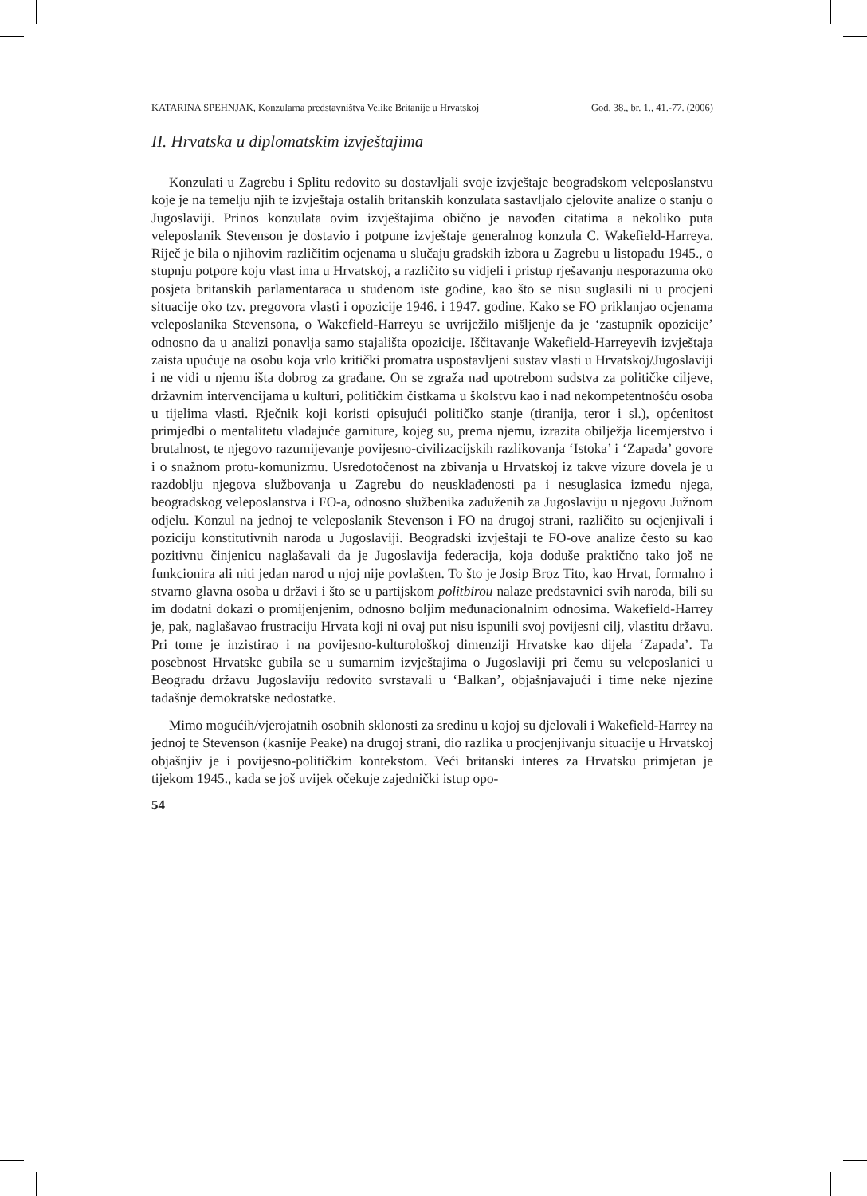KATARINA SPEHNJAK, Konzularna predstavništva Velike Britanije u Hrvatskoj God. 38., br. 1., 41.-77. (2006)
II. Hrvatska u diplomatskim izvještajima
Konzulati u Zagrebu i Splitu redovito su dostavljali svoje izvještaje beogradskom veleposlanstvu koje je na temelju njih te izvještaja ostalih britanskih konzulata sastavljalo cjelovite analize o stanju o Jugoslaviji. Prinos konzulata ovim izvještajima obično je navođen citatima a nekoliko puta veleposlanik Stevenson je dostavio i potpune izvještaje generalnog konzula C. Wakefield-Harreya. Riječ je bila o njihovim različitim ocjenama u slučaju gradskih izbora u Zagrebu u listopadu 1945., o stupnju potpore koju vlast ima u Hrvatskoj, a različito su vidjeli i pristup rješavanju nesporazuma oko posjeta britanskih parlamentaraca u studenom iste godine, kao što se nisu suglasili ni u procjeni situacije oko tzv. pregovora vlasti i opozicije 1946. i 1947. godine. Kako se FO priklanjao ocjenama veleposlanika Stevensona, o Wakefield-Harreyu se uvriježilo mišljenje da je ‘zastupnik opozicije’ odnosno da u analizi ponavlja samo stajališta opozicije. Iščitavanje Wakefield-Harreyevih izvještaja zaista upućuje na osobu koja vrlo kritički promatra uspostavljeni sustav vlasti u Hrvatskoj/Jugoslaviji i ne vidi u njemu išta dobrog za građane. On se zgraža nad upotrebom sudstva za političke ciljeve, državnim intervencijama u kulturi, političkim čistkama u školstvu kao i nad nekompetentnošću osoba u tijelima vlasti. Rječnik koji koristi opisujući političko stanje (tiranija, teror i sl.), općenitost primjedbi o mentalitetu vladajuće garniture, kojeg su, prema njemu, izrazita obilježja licemjerstvo i brutalnost, te njegovo razumijevanje povijesno-civilizacijskih razlikovanja ‘Istoka’ i ‘Zapada’ govore i o snažnom protu-komunizmu. Usredotočenost na zbivanja u Hrvatskoj iz takve vizure dovela je u razdoblju njegova službovanja u Zagrebu do neusklađenosti pa i nesuglasica između njega, beogradskog veleposlanstva i FO-a, odnosno službenika zaduženih za Jugoslaviju u njegovu Južnom odjelu. Konzul na jednoj te veleposlanik Stevenson i FO na drugoj strani, različito su ocjenjivali i poziciju konstitutivnih naroda u Jugoslaviji. Beogradski izvještaji te FO-ove analize često su kao pozitivnu činjenicu naglašavali da je Jugoslavija federacija, koja doduše praktično tako još ne funkcionira ali niti jedan narod u njoj nije povlašten. To što je Josip Broz Tito, kao Hrvat, formalno i stvarno glavna osoba u državi i što se u partijskom politbirou nalaze predstavnici svih naroda, bili su im dodatni dokazi o promijenjenim, odnosno boljim međunacionalnim odnosima. Wakefield-Harrey je, pak, naglašavao frustraciju Hrvata koji ni ovaj put nisu ispunili svoj povijesni cilj, vlastitu državu. Pri tome je inzistirao i na povijesno-kulturološkoj dimenziji Hrvatske kao dijela ‘Zapada’. Ta posebnost Hrvatske gubila se u sumarnim izvještajima o Jugoslaviji pri čemu su veleposlanici u Beogradu državu Jugoslaviju redovito svrstavali u ‘Balkan’, objašnjavajući i time neke njezine tadašnje demokratske nedostatke.
Mimo mogućih/vjerojatnih osobnih sklonosti za sredinu u kojoj su djelovali i Wakefield-Harrey na jednoj te Stevenson (kasnije Peake) na drugoj strani, dio razlika u procjenjivanju situacije u Hrvatskoj objašnjiv je i povijesno-političkim kontekstom. Veći britanski interes za Hrvatsku primjetan je tijekom 1945., kada se još uvijek očekuje zajednički istup opo-
54